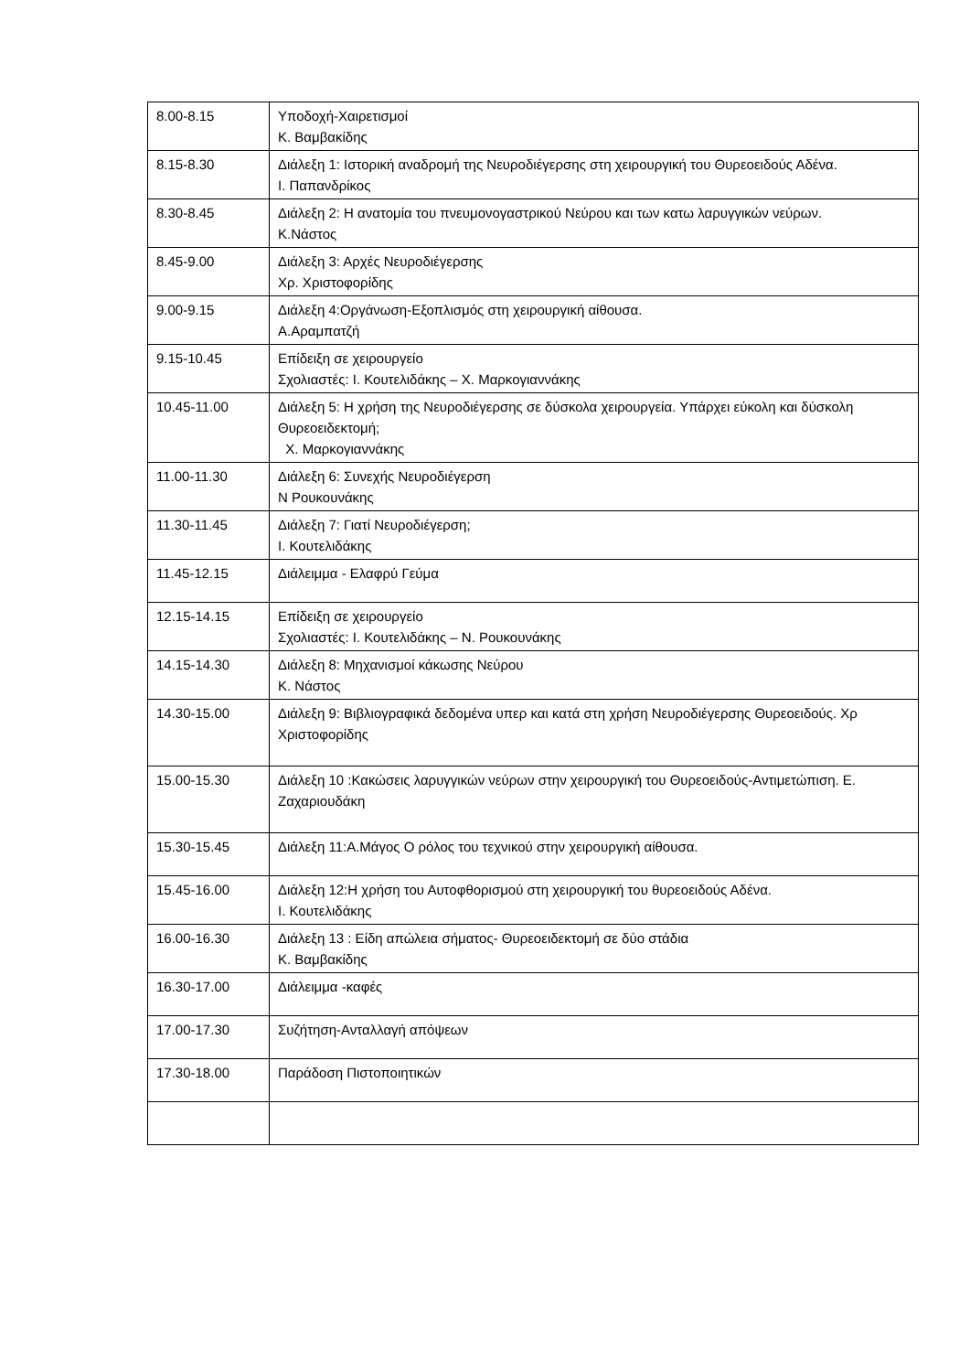| 8.00-8.15 | Υποδοχή-Χαιρετισμοί Κ. Βαμβακίδης |
| 8.15-8.30 | Διάλεξη 1: Ιστορική αναδρομή της Νευροδιέγερσης στη χειρουργική του Θυρεοειδούς Αδένα. Ι. Παπανδρίκος |
| 8.30-8.45 | Διάλεξη 2: Η ανατομία του πνευμονογαστρικού Νεύρου και των κατω λαρυγγικών νεύρων. Κ.Νάστος |
| 8.45-9.00 | Διάλεξη 3: Αρχές Νευροδιέγερσης Χρ. Χριστοφορίδης |
| 9.00-9.15 | Διάλεξη 4:Οργάνωση-Εξοπλισμός στη χειρουργική αίθουσα. Α.Αραμπατζή |
| 9.15-10.45 | Επίδειξη σε χειρουργείο Σχολιαστές: Ι. Κουτελιδάκης – Χ. Μαρκογιαννάκης |
| 10.45-11.00 | Διάλεξη 5: Η χρήση της Νευροδιέγερσης σε δύσκολα χειρουργεία. Υπάρχει εύκολη και δύσκολη Θυρεοειδεκτομή; Χ. Μαρκογιαννάκης |
| 11.00-11.30 | Διάλεξη 6: Συνεχής Νευροδιέγερση Ν Ρουκουνάκης |
| 11.30-11.45 | Διάλεξη 7: Γιατί Νευροδιέγερση; Ι. Κουτελιδάκης |
| 11.45-12.15 | Διάλειμμα - Ελαφρύ Γεύμα |
| 12.15-14.15 | Επίδειξη σε χειρουργείο Σχολιαστές: Ι. Κουτελιδάκης – Ν. Ρουκουνάκης |
| 14.15-14.30 | Διάλεξη 8: Μηχανισμοί κάκωσης Νεύρου Κ. Νάστος |
| 14.30-15.00 | Διάλεξη 9: Βιβλιογραφικά δεδομένα υπερ και κατά στη χρήση Νευροδιέγερσης Θυρεοειδούς. Χρ Χριστοφορίδης |
| 15.00-15.30 | Διάλεξη 10 :Κακώσεις λαρυγγικών νεύρων στην χειρουργική του Θυρεοειδούς-Αντιμετώπιση. Ε. Ζαχαριουδάκη |
| 15.30-15.45 | Διάλεξη 11:Α.Μάγος Ο ρόλος του τεχνικού στην χειρουργική αίθουσα. |
| 15.45-16.00 | Διάλεξη 12:Η χρήση του Αυτοφθορισμού στη χειρουργική του θυρεοειδούς Αδένα. Ι. Κουτελιδάκης |
| 16.00-16.30 | Διάλεξη 13 : Είδη απώλεια σήματος- Θυρεοειδεκτομή σε δύο στάδια Κ. Βαμβακίδης |
| 16.30-17.00 | Διάλειμμα -καφές |
| 17.00-17.30 | Συζήτηση-Ανταλλαγή απόψεων |
| 17.30-18.00 | Παράδοση Πιστοποιητικών |